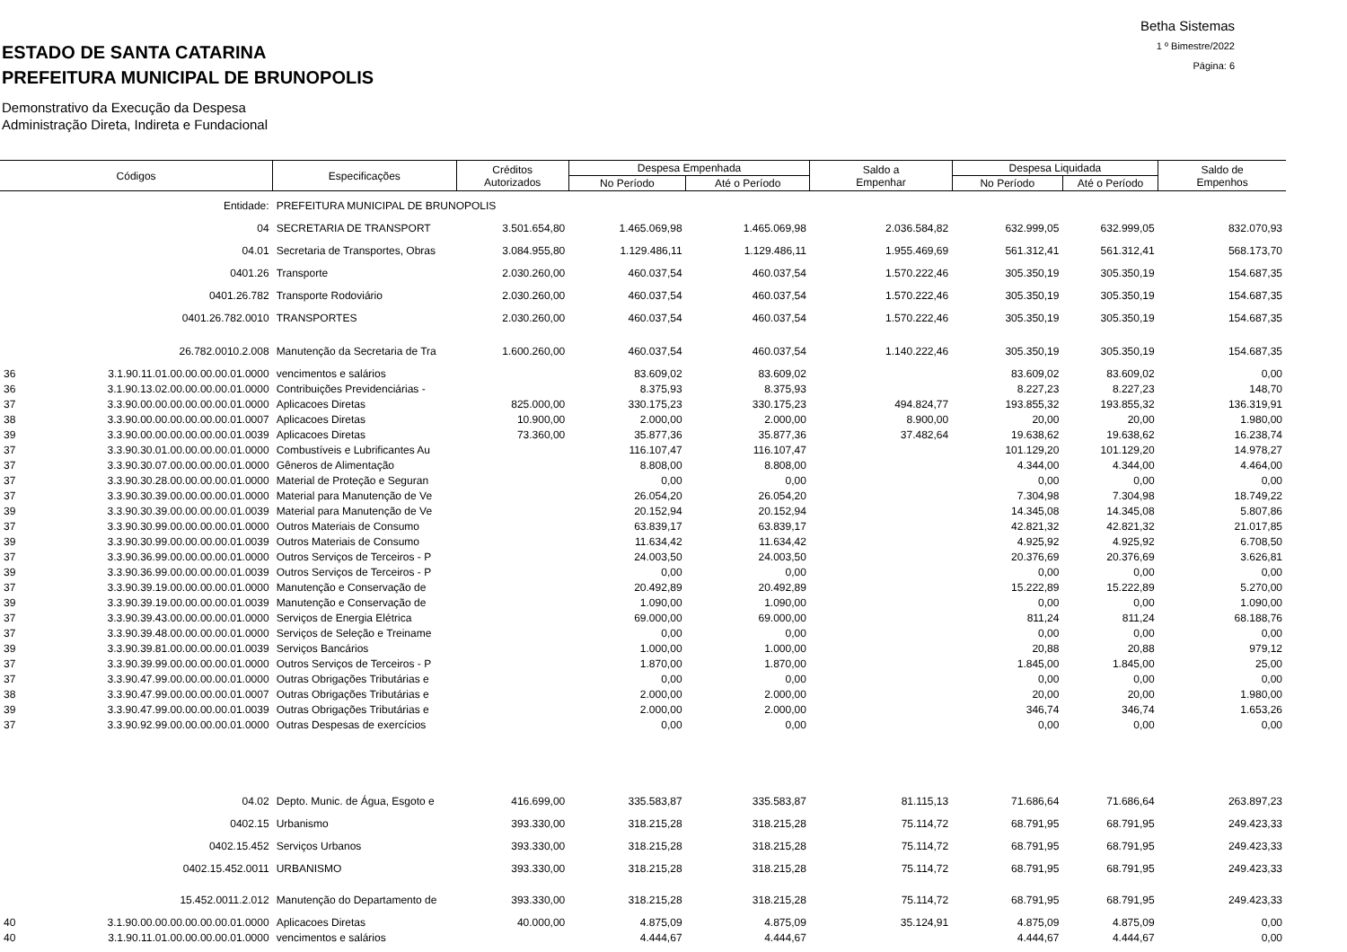ESTADO DE SANTA CATARINA
PREFEITURA MUNICIPAL DE BRUNOPOLIS
Betha Sistemas
1 º Bimestre/2022
Página: 6
Demonstrativo da Execução da Despesa
Administração Direta, Indireta e Fundacional
| Códigos | | Especificações | Créditos Autorizados | Despesa Empenhada | | Saldo a Empenhar | Despesa Liquidada | | Saldo de Empenhos |
| --- | --- | --- | --- | --- | --- | --- | --- | --- | --- |
| | | | | No Período | Até o Período | | No Período | Até o Período | |
| | Entidade: | PREFEITURA MUNICIPAL DE BRUNOPOLIS | | | | | | | |
| | 04 | SECRETARIA DE TRANSPORT | 3.501.654,80 | 1.465.069,98 | 1.465.069,98 | 2.036.584,82 | 632.999,05 | 632.999,05 | 832.070,93 |
| | 04.01 | Secretaria de Transportes, Obras | 3.084.955,80 | 1.129.486,11 | 1.129.486,11 | 1.955.469,69 | 561.312,41 | 561.312,41 | 568.173,70 |
| | 0401.26 | Transporte | 2.030.260,00 | 460.037,54 | 460.037,54 | 1.570.222,46 | 305.350,19 | 305.350,19 | 154.687,35 |
| | 0401.26.782 | Transporte Rodoviário | 2.030.260,00 | 460.037,54 | 460.037,54 | 1.570.222,46 | 305.350,19 | 305.350,19 | 154.687,35 |
| | 0401.26.782.0010 | TRANSPORTES | 2.030.260,00 | 460.037,54 | 460.037,54 | 1.570.222,46 | 305.350,19 | 305.350,19 | 154.687,35 |
| | 26.782.0010.2.008 | Manutenção da Secretaria de Tra | 1.600.260,00 | 460.037,54 | 460.037,54 | 1.140.222,46 | 305.350,19 | 305.350,19 | 154.687,35 |
| 36 | 3.1.90.11.01.00.00.00.00.01.0000 | vencimentos e salários | | 83.609,02 | 83.609,02 | | 83.609,02 | 83.609,02 | 0,00 |
| 36 | 3.1.90.13.02.00.00.00.00.01.0000 | Contribuições Previdenciárias - | | 8.375,93 | 8.375,93 | | 8.227,23 | 8.227,23 | 148,70 |
| 37 | 3.3.90.00.00.00.00.00.00.01.0000 | Aplicacoes Diretas | 825.000,00 | 330.175,23 | 330.175,23 | 494.824,77 | 193.855,32 | 193.855,32 | 136.319,91 |
| 38 | 3.3.90.00.00.00.00.00.00.01.0007 | Aplicacoes Diretas | 10.900,00 | 2.000,00 | 2.000,00 | 8.900,00 | 20,00 | 20,00 | 1.980,00 |
| 39 | 3.3.90.00.00.00.00.00.00.01.0039 | Aplicacoes Diretas | 73.360,00 | 35.877,36 | 35.877,36 | 37.482,64 | 19.638,62 | 19.638,62 | 16.238,74 |
| 37 | 3.3.90.30.01.00.00.00.00.01.0000 | Combustíveis e Lubrificantes Au | | 116.107,47 | 116.107,47 | | 101.129,20 | 101.129,20 | 14.978,27 |
| 37 | 3.3.90.30.07.00.00.00.00.01.0000 | Gêneros de Alimentação | | 8.808,00 | 8.808,00 | | 4.344,00 | 4.344,00 | 4.464,00 |
| 37 | 3.3.90.30.28.00.00.00.00.01.0000 | Material de Proteção e Seguran | | 0,00 | 0,00 | | 0,00 | 0,00 | 0,00 |
| 37 | 3.3.90.30.39.00.00.00.00.01.0000 | Material para Manutenção de Ve | | 26.054,20 | 26.054,20 | | 7.304,98 | 7.304,98 | 18.749,22 |
| 39 | 3.3.90.30.39.00.00.00.00.01.0039 | Material para Manutenção de Ve | | 20.152,94 | 20.152,94 | | 14.345,08 | 14.345,08 | 5.807,86 |
| 37 | 3.3.90.30.99.00.00.00.00.01.0000 | Outros Materiais de Consumo | | 63.839,17 | 63.839,17 | | 42.821,32 | 42.821,32 | 21.017,85 |
| 39 | 3.3.90.30.99.00.00.00.00.01.0039 | Outros Materiais de Consumo | | 11.634,42 | 11.634,42 | | 4.925,92 | 4.925,92 | 6.708,50 |
| 37 | 3.3.90.36.99.00.00.00.00.01.0000 | Outros Serviços de Terceiros - P | | 24.003,50 | 24.003,50 | | 20.376,69 | 20.376,69 | 3.626,81 |
| 39 | 3.3.90.36.99.00.00.00.00.01.0039 | Outros Serviços de Terceiros - P | | 0,00 | 0,00 | | 0,00 | 0,00 | 0,00 |
| 37 | 3.3.90.39.19.00.00.00.00.01.0000 | Manutenção e Conservação de | | 20.492,89 | 20.492,89 | | 15.222,89 | 15.222,89 | 5.270,00 |
| 39 | 3.3.90.39.19.00.00.00.00.01.0039 | Manutenção e Conservação de | | 1.090,00 | 1.090,00 | | 0,00 | 0,00 | 1.090,00 |
| 37 | 3.3.90.39.43.00.00.00.00.01.0000 | Serviços de Energia Elétrica | | 69.000,00 | 69.000,00 | | 811,24 | 811,24 | 68.188,76 |
| 37 | 3.3.90.39.48.00.00.00.00.01.0000 | Serviços de Seleção e Treiname | | 0,00 | 0,00 | | 0,00 | 0,00 | 0,00 |
| 39 | 3.3.90.39.81.00.00.00.00.01.0039 | Serviços Bancários | | 1.000,00 | 1.000,00 | | 20,88 | 20,88 | 979,12 |
| 37 | 3.3.90.39.99.00.00.00.00.01.0000 | Outros Serviços de Terceiros - P | | 1.870,00 | 1.870,00 | | 1.845,00 | 1.845,00 | 25,00 |
| 37 | 3.3.90.47.99.00.00.00.00.01.0000 | Outras Obrigações Tributárias e | | 0,00 | 0,00 | | 0,00 | 0,00 | 0,00 |
| 38 | 3.3.90.47.99.00.00.00.00.01.0007 | Outras Obrigações Tributárias e | | 2.000,00 | 2.000,00 | | 20,00 | 20,00 | 1.980,00 |
| 39 | 3.3.90.47.99.00.00.00.00.01.0039 | Outras Obrigações Tributárias e | | 2.000,00 | 2.000,00 | | 346,74 | 346,74 | 1.653,26 |
| 37 | 3.3.90.92.99.00.00.00.00.01.0000 | Outras Despesas de exercícios | | 0,00 | 0,00 | | 0,00 | 0,00 | 0,00 |
| | 04.02 | Depto. Munic. de Água, Esgoto e | 416.699,00 | 335.583,87 | 335.583,87 | 81.115,13 | 71.686,64 | 71.686,64 | 263.897,23 |
| | 0402.15 | Urbanismo | 393.330,00 | 318.215,28 | 318.215,28 | 75.114,72 | 68.791,95 | 68.791,95 | 249.423,33 |
| | 0402.15.452 | Serviços Urbanos | 393.330,00 | 318.215,28 | 318.215,28 | 75.114,72 | 68.791,95 | 68.791,95 | 249.423,33 |
| | 0402.15.452.0011 | URBANISMO | 393.330,00 | 318.215,28 | 318.215,28 | 75.114,72 | 68.791,95 | 68.791,95 | 249.423,33 |
| | 15.452.0011.2.012 | Manutenção do Departamento de | 393.330,00 | 318.215,28 | 318.215,28 | 75.114,72 | 68.791,95 | 68.791,95 | 249.423,33 |
| 40 | 3.1.90.00.00.00.00.00.00.01.0000 | Aplicacoes Diretas | 40.000,00 | 4.875,09 | 4.875,09 | 35.124,91 | 4.875,09 | 4.875,09 | 0,00 |
| 40 | 3.1.90.11.01.00.00.00.00.01.0000 | vencimentos e salários | | 4.444,67 | 4.444,67 | | 4.444,67 | 4.444,67 | 0,00 |